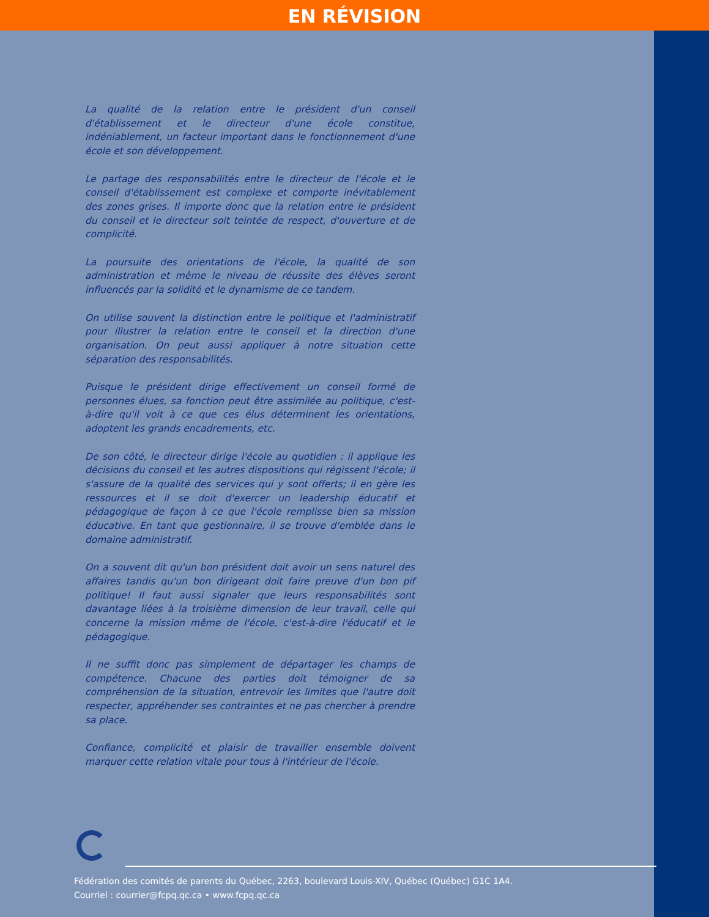EN RÉVISION
La qualité de la relation entre le président d'un conseil d'établissement et le directeur d'une école constitue, indéniablement, un facteur important dans le fonctionnement d'une école et son développement.
Le partage des responsabilités entre le directeur de l'école et le conseil d'établissement est complexe et comporte inévitablement des zones grises. Il importe donc que la relation entre le président du conseil et le directeur soit teintée de respect, d'ouverture et de complicité.
La poursuite des orientations de l'école, la qualité de son administration et même le niveau de réussite des élèves seront influencés par la solidité et le dynamisme de ce tandem.
On utilise souvent la distinction entre le politique et l'administratif pour illustrer la relation entre le conseil et la direction d'une organisation. On peut aussi appliquer à notre situation cette séparation des responsabilités.
Puisque le président dirige effectivement un conseil formé de personnes élues, sa fonction peut être assimilée au politique, c'est-à-dire qu'il voit à ce que ces élus déterminent les orientations, adoptent les grands encadrements, etc.
De son côté, le directeur dirige l'école au quotidien : il applique les décisions du conseil et les autres dispositions qui régissent l'école; il s'assure de la qualité des services qui y sont offerts; il en gère les ressources et il se doit d'exercer un leadership éducatif et pédagogique de façon à ce que l'école remplisse bien sa mission éducative. En tant que gestionnaire, il se trouve d'emblée dans le domaine administratif.
On a souvent dit qu'un bon président doit avoir un sens naturel des affaires tandis qu'un bon dirigeant doit faire preuve d'un bon pif politique! Il faut aussi signaler que leurs responsabilités sont davantage liées à la troisième dimension de leur travail, celle qui concerne la mission même de l'école, c'est-à-dire l'éducatif et le pédagogique.
Il ne suffit donc pas simplement de départager les champs de compétence. Chacune des parties doit témoigner de sa compréhension de la situation, entrevoir les limites que l'autre doit respecter, appréhender ses contraintes et ne pas chercher à prendre sa place.
Confiance, complicité et plaisir de travailler ensemble doivent marquer cette relation vitale pour tous à l'intérieur de l'école.
Fédération des comités de parents du Québec, 2263, boulevard Louis-XIV, Québec (Québec) G1C 1A4.
Courriel : courrier@fcpq.qc.ca • www.fcpq.qc.ca